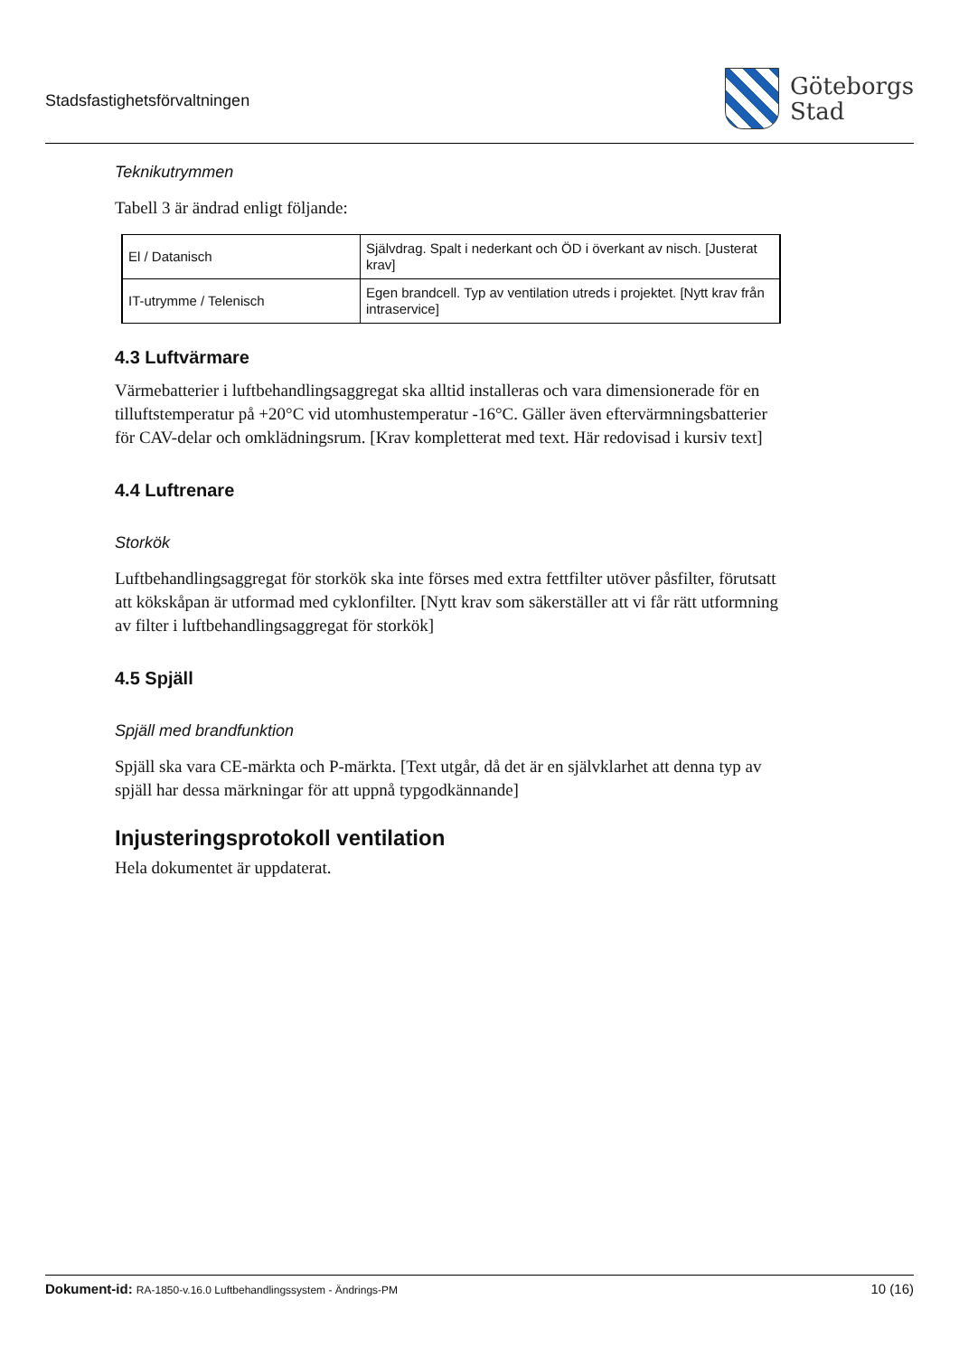Stadsfastighetsförvaltningen
Göteborgs
Stad
Teknikutrymmen
Tabell 3 är ändrad enligt följande:
| El / Datanisch | Självdrag. Spalt i nederkant och ÖD i överkant av nisch. [Justerat krav] |
| IT-utrymme / Telenisch | Egen brandcell. Typ av ventilation utreds i projektet. [Nytt krav från intraservice] |
4.3 Luftvärmare
Värmebatterier i luftbehandlingsaggregat ska alltid installeras och vara dimensionerade för en tilluftstemperatur på +20°C vid utomhustemperatur -16°C. Gäller även eftervärmningsbatterier för CAV-delar och omklädningsrum. [Krav kompletterat med text. Här redovisad i kursiv text]
4.4 Luftrenare
Storkök
Luftbehandlingsaggregat för storkök ska inte förses med extra fettfilter utöver påsfilter, förutsatt att kökskåpan är utformad med cyklonfilter. [Nytt krav som säkerställer att vi får rätt utformning av filter i luftbehandlingsaggregat för storkök]
4.5 Spjäll
Spjäll med brandfunktion
Spjäll ska vara CE-märkta och P-märkta. [Text utgår, då det är en självklarhet att denna typ av spjäll har dessa märkningar för att uppnå typgodkännande]
Injusteringsprotokoll ventilation
Hela dokumentet är uppdaterat.
Dokument-id: RA-1850-v.16.0 Luftbehandlingssystem - Ändrings-PM
10 (16)